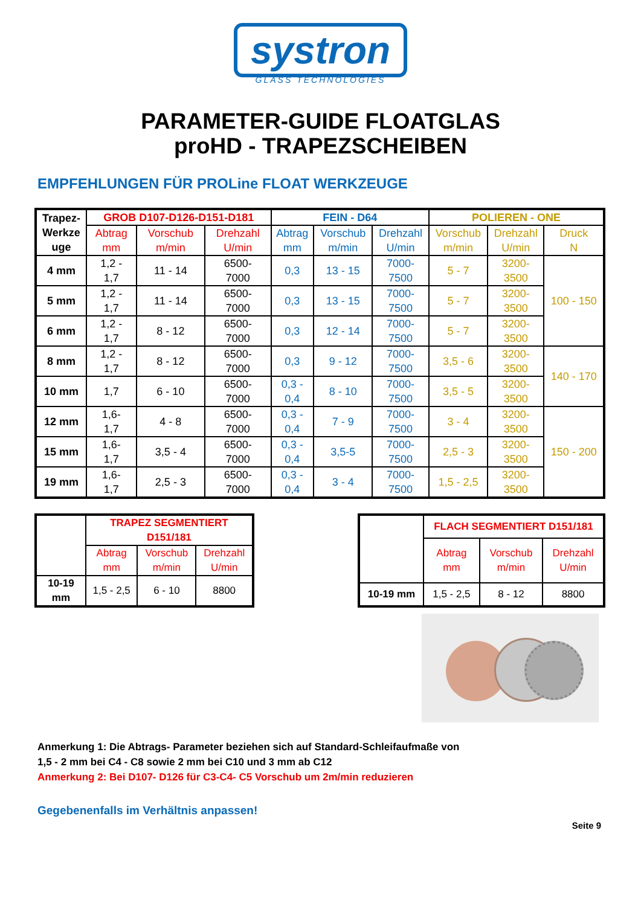systron
GLASS TECHNOLOGIES
PARAMETER-GUIDE FLOATGLAS
proHD - TRAPEZSCHEIBEN
EMPFEHLUNGEN FÜR PROLine FLOAT WERKZEUGE
| Trapez- Werkze uge | GROB D107-D126-D151-D181 | | | FEIN - D64 | | | POLIEREN - ONE | | |
| --- | --- | --- | --- | --- | --- | --- | --- | --- | --- |
| | Abtrag mm | Vorschub m/min | Drehzahl U/min | Abtrag mm | Vorschub m/min | Drehzahl U/min | Vorschub m/min | Drehzahl U/min | Druck N |
| 4 mm | 1,2 - 1,7 | 11 - 14 | 6500- 7000 | 0,3 | 13 - 15 | 7000- 7500 | 5 - 7 | 3200- 3500 | 100 - 150 |
| 5 mm | 1,2 - 1,7 | 11 - 14 | 6500- 7000 | 0,3 | 13 - 15 | 7000- 7500 | 5 - 7 | 3200- 3500 | |
| 6 mm | 1,2 - 1,7 | 8 - 12 | 6500- 7000 | 0,3 | 12 - 14 | 7000- 7500 | 5 - 7 | 3200- 3500 | |
| 8 mm | 1,2 - 1,7 | 8 - 12 | 6500- 7000 | 0,3 | 9 - 12 | 7000- 7500 | 3,5 - 6 | 3200- 3500 | 140 - 170 |
| 10 mm | 1,7 | 6 - 10 | 6500- 7000 | 0,3 - 0,4 | 8 - 10 | 7000- 7500 | 3,5 - 5 | 3200- 3500 | |
| 12 mm | 1,6- 1,7 | 4 - 8 | 6500- 7000 | 0,3 - 0,4 | 7 - 9 | 7000- 7500 | 3 - 4 | 3200- 3500 | 150 - 200 |
| 15 mm | 1,6- 1,7 | 3,5 - 4 | 6500- 7000 | 0,3 - 0,4 | 3,5-5 | 7000- 7500 | 2,5 - 3 | 3200- 3500 | |
| 19 mm | 1,6- 1,7 | 2,5 - 3 | 6500- 7000 | 0,3 - 0,4 | 3 - 4 | 7000- 7500 | 1,5 - 2,5 | 3200- 3500 | |
| | TRAPEZ SEGMENTIERT D151/181 | | |
| | Abtrag mm | Vorschub m/min | Drehzahl U/min |
| 10-19 mm | 1,5 - 2,5 | 6 - 10 | 8800 |
| | FLACH SEGMENTIERT D151/181 | | |
| | Abtrag mm | Vorschub m/min | Drehzahl U/min |
| 10-19 mm | 1,5 - 2,5 | 8 - 12 | 8800 |
Anmerkung 1: Die Abtrags- Parameter beziehen sich auf Standard-Schleifaufmaße von
1,5 - 2 mm bei C4 - C8 sowie 2 mm bei C10 und 3 mm ab C12
Anmerkung 2: Bei D107- D126 für C3-C4- C5 Vorschub um 2m/min reduzieren
Gegebenenfalls im Verhältnis anpassen!
Seite 9